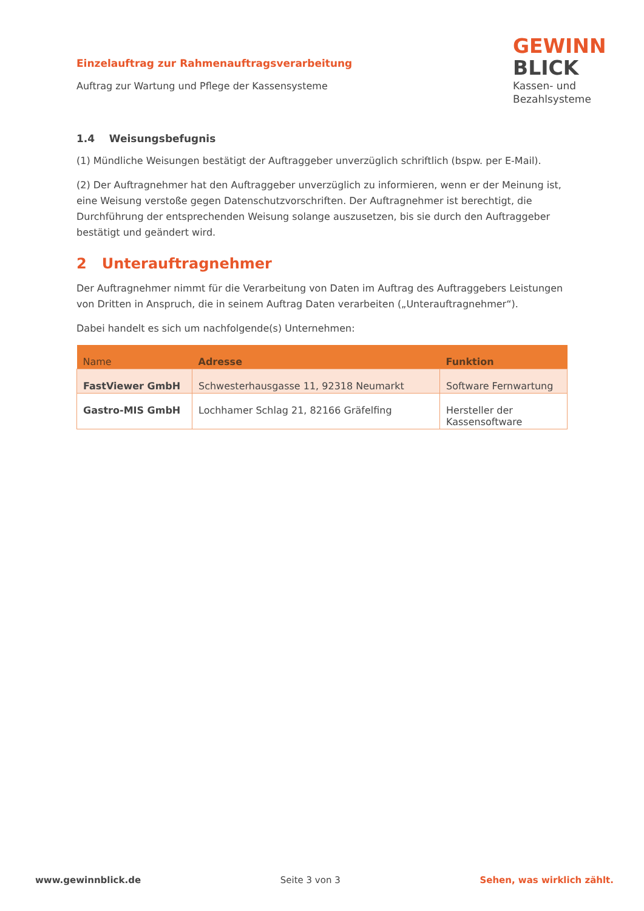Einzelauftrag zur Rahmenauftragsverarbeitung
Auftrag zur Wartung und Pflege der Kassensysteme
GEWINN
BLICK
Kassen- und
Bezahlsysteme
1.4 Weisungsbefugnis
(1) Mündliche Weisungen bestätigt der Auftraggeber unverzüglich schriftlich (bspw. per E-Mail).
(2) Der Auftragnehmer hat den Auftraggeber unverzüglich zu informieren, wenn er der Meinung ist, eine Weisung verstoße gegen Datenschutzvorschriften. Der Auftragnehmer ist berechtigt, die Durchführung der entsprechenden Weisung solange auszusetzen, bis sie durch den Auftraggeber bestätigt und geändert wird.
2 Unterauftragnehmer
Der Auftragnehmer nimmt für die Verarbeitung von Daten im Auftrag des Auftraggebers Leistungen von Dritten in Anspruch, die in seinem Auftrag Daten verarbeiten („Unterauftragnehmer“).
Dabei handelt es sich um nachfolgende(s) Unternehmen:
| Name | Adresse | Funktion |
| --- | --- | --- |
| FastViewer GmbH | Schwesterhausgasse 11, 92318 Neumarkt | Software Fernwartung |
| Gastro-MIS GmbH | Lochhamer Schlag 21, 82166 Gräfelfing | Hersteller der Kassensoftware |
www.gewinnblick.de Seite 3 von 3 Sehen, was wirklich zählt.